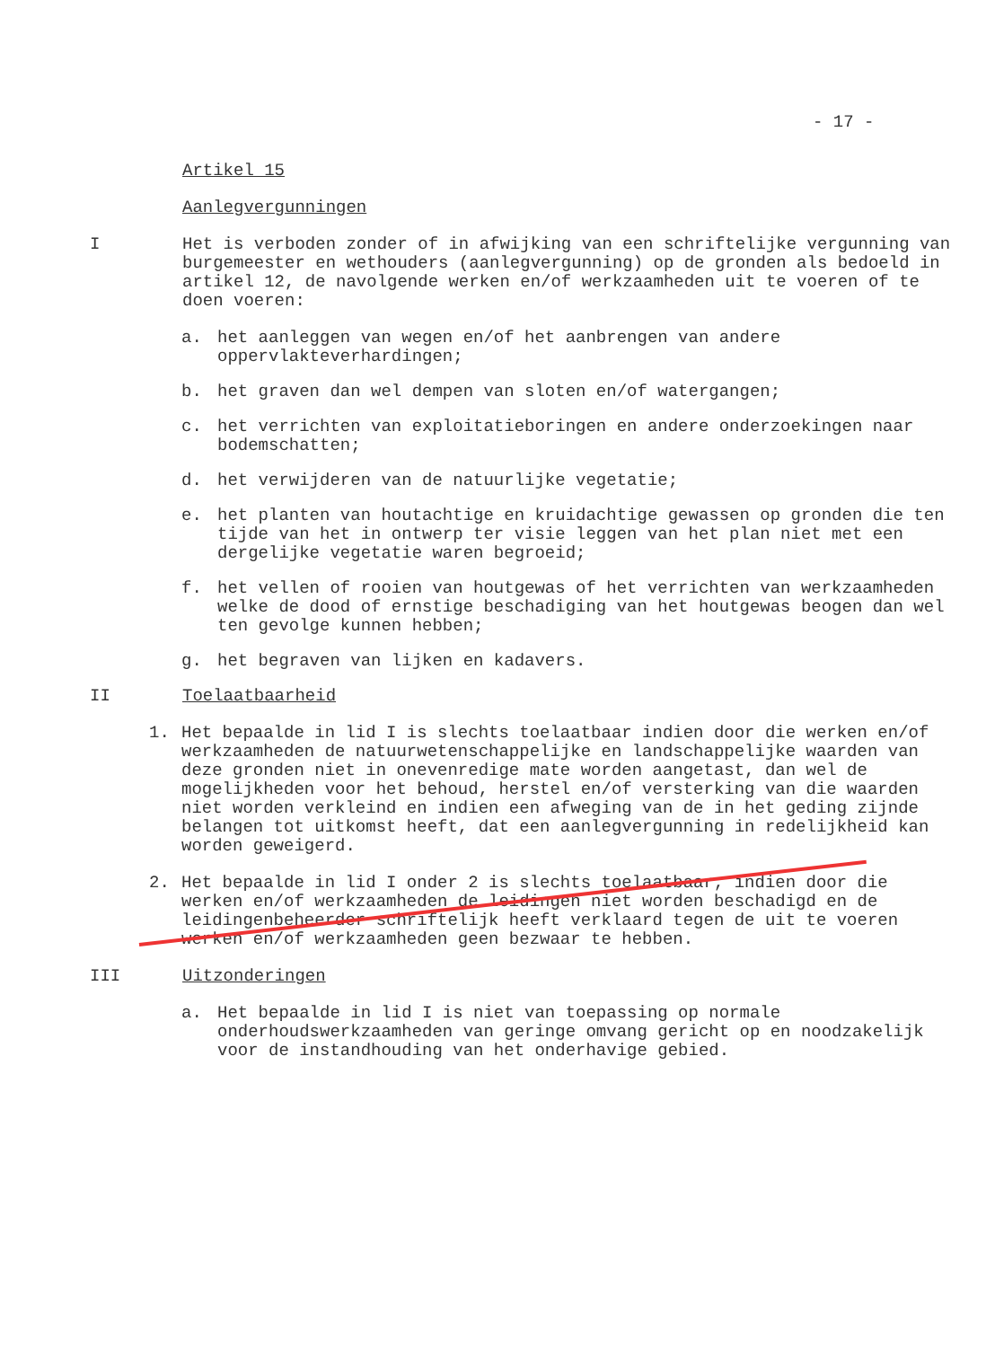- 17 -
Artikel 15
Aanlegvergunningen
I Het is verboden zonder of in afwijking van een schriftelijke vergunning van burgemeester en wethouders (aanlegvergunning) op de gronden als bedoeld in artikel 12, de navolgende werken en/of werkzaamheden uit te voeren of te doen voeren:
a. het aanleggen van wegen en/of het aanbrengen van andere oppervlakteverhardingen;
b. het graven dan wel dempen van sloten en/of watergangen;
c. het verrichten van exploitatieboringen en andere onderzoekingen naar bodemschatten;
d. het verwijderen van de natuurlijke vegetatie;
e. het planten van houtachtige en kruidachtige gewassen op gronden die ten tijde van het in ontwerp ter visie leggen van het plan niet met een dergelijke vegetatie waren begroeid;
f. het vellen of rooien van houtgewas of het verrichten van werkzaamheden welke de dood of ernstige beschadiging van het houtgewas beogen dan wel ten gevolge kunnen hebben;
g. het begraven van lijken en kadavers.
II Toelaatbaarheid
1. Het bepaalde in lid I is slechts toelaatbaar indien door die werken en/of werkzaamheden de natuurwetenschappelijke en landschappelijke waarden van deze gronden niet in onevenredige mate worden aangetast, dan wel de mogelijkheden voor het behoud, herstel en/of versterking van die waarden niet worden verkleind en indien een afweging van de in het geding zijnde belangen tot uitkomst heeft, dat een aanlegvergunning in redelijkheid kan worden geweigerd.
2. Het bepaalde in lid I onder 2 is slechts toelaatbaar, indien door die werken en/of werkzaamheden de leidingen niet worden beschadigd en de leidingenbeheerder schriftelijk heeft verklaard tegen de uit te voeren werken en/of werkzaamheden geen bezwaar te hebben.
III Uitzonderingen
a. Het bepaalde in lid I is niet van toepassing op normale onderhoudswerkzaamheden van geringe omvang gericht op en noodzakelijk voor de instandhouding van het onderhavige gebied.